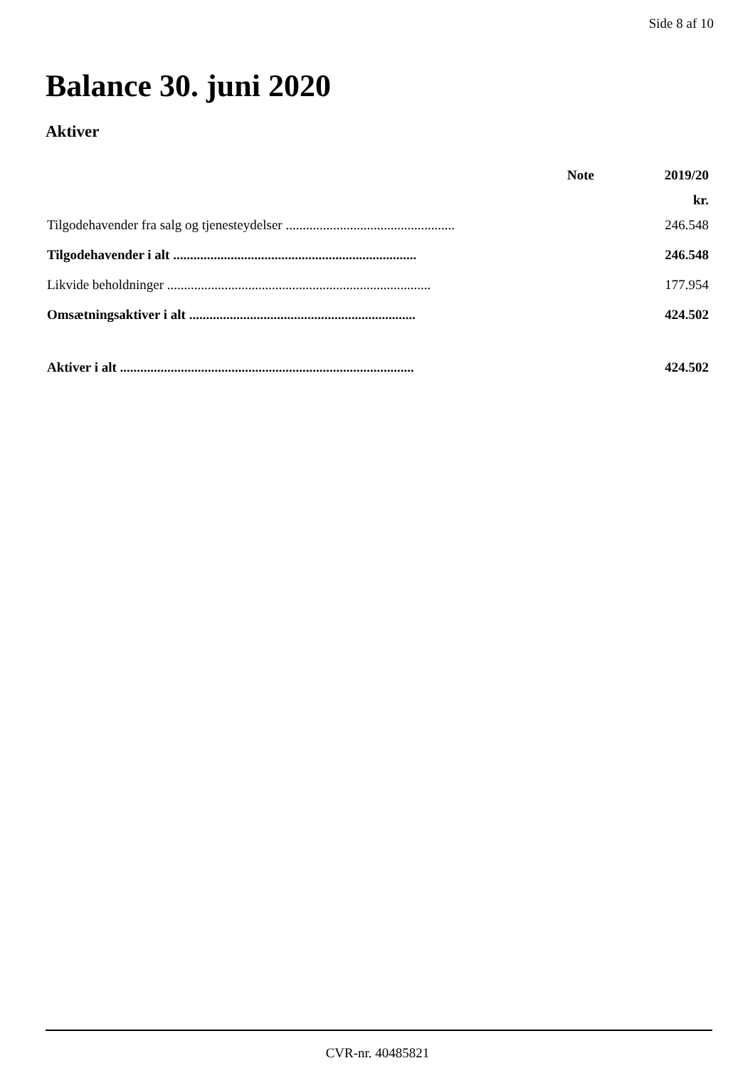Side 8 af 10
Balance 30. juni 2020
Aktiver
| | Note | 2019/20 |
| --- | --- | --- |
| | | kr. |
| Tilgodehavender fra salg og tjenesteydelser .................................................. | | 246.548 |
| Tilgodehavender i alt ........................................................................ | | 246.548 |
| Likvide beholdninger .............................................................................. | | 177.954 |
| Omsætningsaktiver i alt ................................................................... | | 424.502 |
| Aktiver i alt ....................................................................................... | | 424.502 |
CVR-nr. 40485821